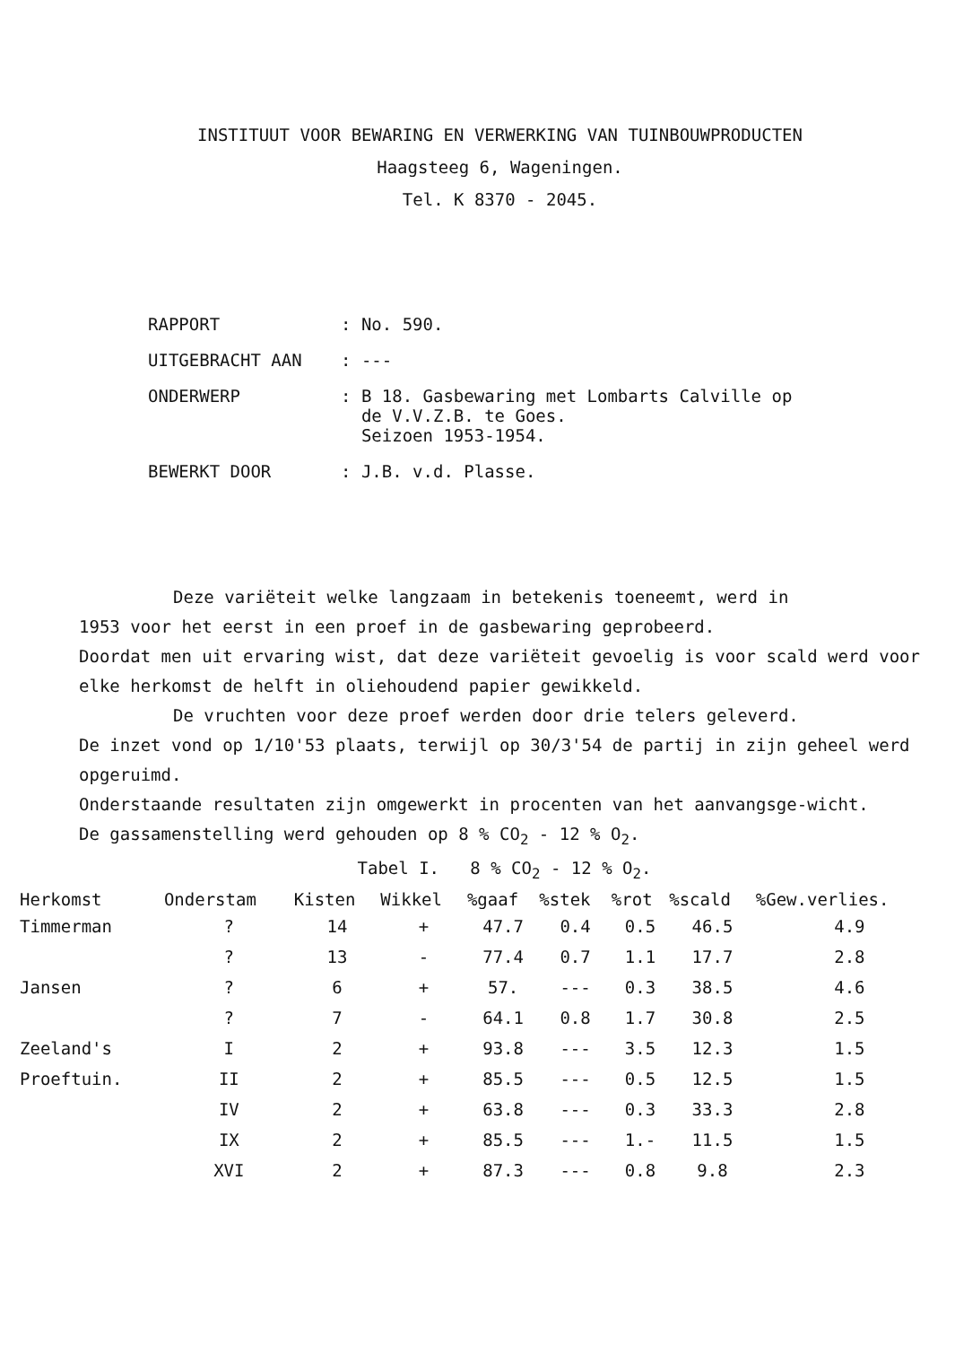INSTITUUT VOOR BEWARING EN VERWERKING VAN TUINBOUWPRODUCTEN
Haagsteeg 6, Wageningen.
Tel. K 8370 - 2045.
| RAPPORT | : No. 590. |
| UITGEBRACHT AAN | : --- |
| ONDERWERP | : B 18. Gasbewaring met Lombarts Calville op de V.V.Z.B. te Goes. Seizoen 1953-1954. |
| BEWERKT DOOR | : J.B. v.d. Plasse. |
Deze variëteit welke langzaam in betekenis toeneemt, werd in
1953 voor het eerst in een proef in de gasbewaring geprobeerd.
Doordat men uit ervaring wist, dat deze variëteit gevoelig is voor scald werd voor elke herkomst de helft in oliehoudend papier gewikkeld.
De vruchten voor deze proef werden door drie telers geleverd.
De inzet vond op 1/10'53 plaats, terwijl op 30/3'54 de partij in zijn geheel werd opgeruimd.
Onderstaande resultaten zijn omgewerkt in procenten van het aanvangsge-wicht.
De gassamenstelling werd gehouden op 8 % CO<sub>2</sub> - 12 % O<sub>2</sub>.
Tabel I. 8 % CO<sub>2</sub> - 12 % O<sub>2</sub>.
| Herkomst | Onderstam | Kisten | Wikkel | %gaaf | %stek | %rot | %scald | %Gew.verlies. |
| --- | --- | --- | --- | --- | --- | --- | --- | --- |
| Timmerman | ? | 14 | + | 47.7 | 0.4 | 0.5 | 46.5 | 4.9 |
| | ? | 13 | - | 77.4 | 0.7 | 1.1 | 17.7 | 2.8 |
| Jansen | ? | 6 | + | 57. | --- | 0.3 | 38.5 | 4.6 |
| | ? | 7 | - | 64.1 | 0.8 | 1.7 | 30.8 | 2.5 |
| Zeeland's | I | 2 | + | 93.8 | --- | 3.5 | 12.3 | 1.5 |
| Proeftuin. | II | 2 | + | 85.5 | --- | 0.5 | 12.5 | 1.5 |
| | IV | 2 | + | 63.8 | --- | 0.3 | 33.3 | 2.8 |
| | IX | 2 | + | 85.5 | --- | 1.- | 11.5 | 1.5 |
| | XVI | 2 | + | 87.3 | --- | 0.8 | 9.8 | 2.3 |